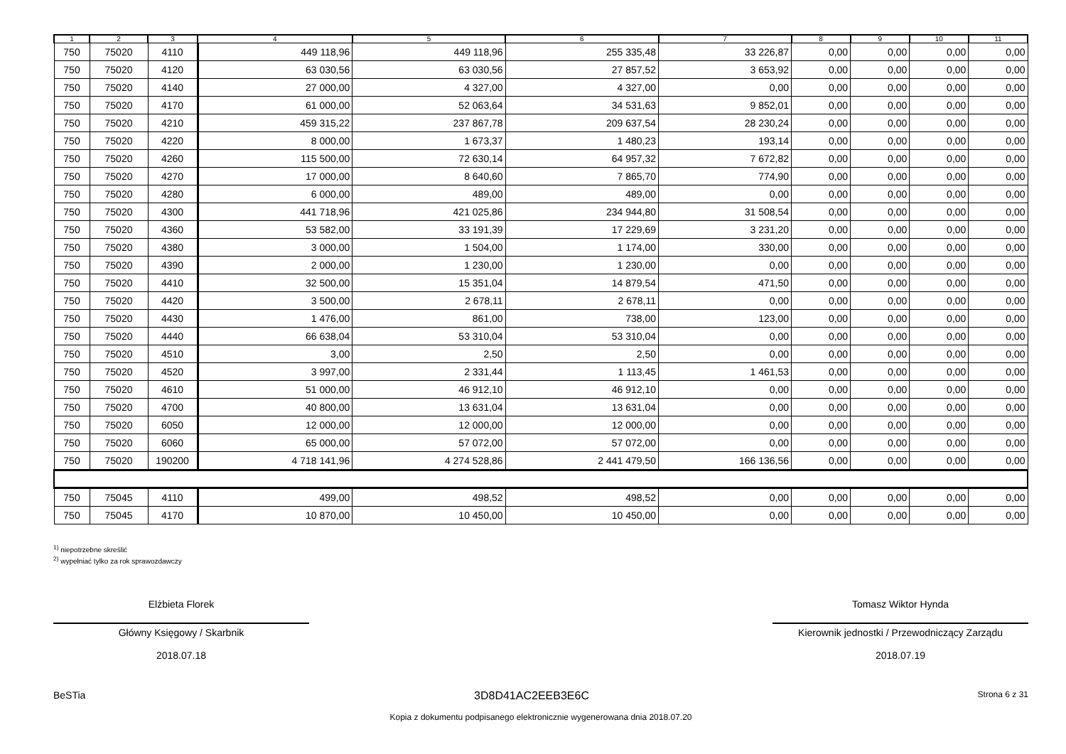| 1 | 2 | 3 | 4 | 5 | 6 | 7 | 8 | 9 | 10 | 11 |
| --- | --- | --- | --- | --- | --- | --- | --- | --- | --- | --- |
| 750 | 75020 | 4110 | 449 118,96 | 449 118,96 | 255 335,48 | 33 226,87 | 0,00 | 0,00 | 0,00 | 0,00 |
| 750 | 75020 | 4120 | 63 030,56 | 63 030,56 | 27 857,52 | 3 653,92 | 0,00 | 0,00 | 0,00 | 0,00 |
| 750 | 75020 | 4140 | 27 000,00 | 4 327,00 | 4 327,00 | 0,00 | 0,00 | 0,00 | 0,00 | 0,00 |
| 750 | 75020 | 4170 | 61 000,00 | 52 063,64 | 34 531,63 | 9 852,01 | 0,00 | 0,00 | 0,00 | 0,00 |
| 750 | 75020 | 4210 | 459 315,22 | 237 867,78 | 209 637,54 | 28 230,24 | 0,00 | 0,00 | 0,00 | 0,00 |
| 750 | 75020 | 4220 | 8 000,00 | 1 673,37 | 1 480,23 | 193,14 | 0,00 | 0,00 | 0,00 | 0,00 |
| 750 | 75020 | 4260 | 115 500,00 | 72 630,14 | 64 957,32 | 7 672,82 | 0,00 | 0,00 | 0,00 | 0,00 |
| 750 | 75020 | 4270 | 17 000,00 | 8 640,60 | 7 865,70 | 774,90 | 0,00 | 0,00 | 0,00 | 0,00 |
| 750 | 75020 | 4280 | 6 000,00 | 489,00 | 489,00 | 0,00 | 0,00 | 0,00 | 0,00 | 0,00 |
| 750 | 75020 | 4300 | 441 718,96 | 421 025,86 | 234 944,80 | 31 508,54 | 0,00 | 0,00 | 0,00 | 0,00 |
| 750 | 75020 | 4360 | 53 582,00 | 33 191,39 | 17 229,69 | 3 231,20 | 0,00 | 0,00 | 0,00 | 0,00 |
| 750 | 75020 | 4380 | 3 000,00 | 1 504,00 | 1 174,00 | 330,00 | 0,00 | 0,00 | 0,00 | 0,00 |
| 750 | 75020 | 4390 | 2 000,00 | 1 230,00 | 1 230,00 | 0,00 | 0,00 | 0,00 | 0,00 | 0,00 |
| 750 | 75020 | 4410 | 32 500,00 | 15 351,04 | 14 879,54 | 471,50 | 0,00 | 0,00 | 0,00 | 0,00 |
| 750 | 75020 | 4420 | 3 500,00 | 2 678,11 | 2 678,11 | 0,00 | 0,00 | 0,00 | 0,00 | 0,00 |
| 750 | 75020 | 4430 | 1 476,00 | 861,00 | 738,00 | 123,00 | 0,00 | 0,00 | 0,00 | 0,00 |
| 750 | 75020 | 4440 | 66 638,04 | 53 310,04 | 53 310,04 | 0,00 | 0,00 | 0,00 | 0,00 | 0,00 |
| 750 | 75020 | 4510 | 3,00 | 2,50 | 2,50 | 0,00 | 0,00 | 0,00 | 0,00 | 0,00 |
| 750 | 75020 | 4520 | 3 997,00 | 2 331,44 | 1 113,45 | 1 461,53 | 0,00 | 0,00 | 0,00 | 0,00 |
| 750 | 75020 | 4610 | 51 000,00 | 46 912,10 | 46 912,10 | 0,00 | 0,00 | 0,00 | 0,00 | 0,00 |
| 750 | 75020 | 4700 | 40 800,00 | 13 631,04 | 13 631,04 | 0,00 | 0,00 | 0,00 | 0,00 | 0,00 |
| 750 | 75020 | 6050 | 12 000,00 | 12 000,00 | 12 000,00 | 0,00 | 0,00 | 0,00 | 0,00 | 0,00 |
| 750 | 75020 | 6060 | 65 000,00 | 57 072,00 | 57 072,00 | 0,00 | 0,00 | 0,00 | 0,00 | 0,00 |
| 750 | 75020 | 190200 | 4 718 141,96 | 4 274 528,86 | 2 441 479,50 | 166 136,56 | 0,00 | 0,00 | 0,00 | 0,00 |
| 750 | 75045 | 4110 | 499,00 | 498,52 | 498,52 | 0,00 | 0,00 | 0,00 | 0,00 | 0,00 |
| 750 | 75045 | 4170 | 10 870,00 | 10 450,00 | 10 450,00 | 0,00 | 0,00 | 0,00 | 0,00 | 0,00 |
<sup>1)</sup> niepotrzebne skreślić
<sup>2)</sup> wypełniać tylko za rok sprawozdawczy
Elżbieta Florek
Główny Księgowy / Skarbnik
2018.07.18
Tomasz Wiktor Hynda
Kierownik jednostki / Przewodniczący Zarządu
2018.07.19
BeSTia 3D8D41AC2EEB3E6C Strona 6 z 31
Kopia z dokumentu podpisanego elektronicznie wygenerowana dnia 2018.07.20